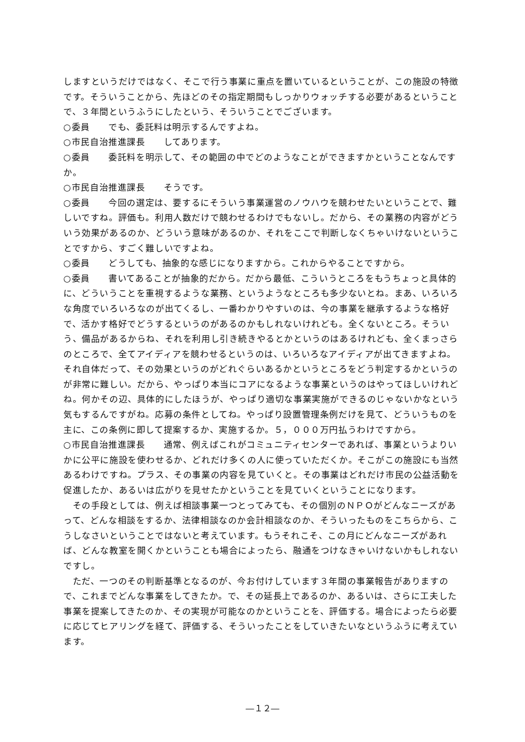しますというだけではなく、そこで行う事業に重点を置いているということが、この施設の特徴です。そういうことから、先ほどのその指定期間もしっかりウォッチする必要があるということで、３年間というふうにしたという、そういうことでございます。
○委員　　でも、委託料は明示するんですよね。
○市民自治推進課長　　してあります。
○委員　　委託料を明示して、その範囲の中でどのようなことができますかということなんですか。
○市民自治推進課長　　そうです。
○委員　　今回の選定は、要するにそういう事業運営のノウハウを競わせたいということで、難しいですね。評価も。利用人数だけで競わせるわけでもないし。だから、その業務の内容がどういう効果があるのか、どういう意味があるのか、それをここで判断しなくちゃいけないということですから、すごく難しいですよね。
○委員　　どうしても、抽象的な感じになりますから。これからやることですから。
○委員　　書いてあることが抽象的だから。だから最低、こういうところをもうちょっと具体的に、どういうことを重視するような業務、というようなところも多少ないとね。まあ、いろいろな角度でいろいろなのが出てくるし、一番わかりやすいのは、今の事業を継承するような格好で、活かす格好でどうするというのがあるのかもしれないけれども。全くないところ。そういう、備品があるからね、それを利用し引き続きやるとかというのはあるけれども、全くまっさらのところで、全てアイディアを競わせるというのは、いろいろなアイディアが出てきますよね。それ自体だって、その効果というのがどれぐらいあるかというところをどう判定するかというのが非常に難しい。だから、やっぱり本当にコアになるような事業というのはやってほしいけれどね。何かその辺、具体的にしたほうが、やっぱり適切な事業実施ができるのじゃないかなという気もするんですがね。応募の条件としてね。やっぱり設置管理条例だけを見て、どういうものを主に、この条例に即して提案するか、実施するか。５，０００万円払うわけですから。
○市民自治推進課長　　通常、例えばこれがコミュニティセンターであれば、事業というよりいかに公平に施設を使わせるか、どれだけ多くの人に使っていただくか。そこがこの施設にも当然あるわけですね。プラス、その事業の内容を見ていくと。その事業はどれだけ市民の公益活動を促進したか、あるいは広がりを見せたかということを見ていくということになります。
　その手段としては、例えば相談事業一つとってみても、その個別のＮＰＯがどんなニーズがあって、どんな相談をするか、法律相談なのか会計相談なのか、そういったものをこちらから、こうしなさいということではないと考えています。もうそれこそ、この月にどんなニーズがあれば、どんな教室を開くかということも場合によったら、融通をつけなきゃいけないかもしれないですし。
　ただ、一つのその判断基準となるのが、今お付けしています３年間の事業報告がありますので、これまでどんな事業をしてきたか。で、その延長上であるのか、あるいは、さらに工夫した事業を提案してきたのか、その実現が可能なのかということを、評価する。場合によったら必要に応じてヒアリングを経て、評価する、そういったことをしていきたいなというふうに考えています。
―１２―